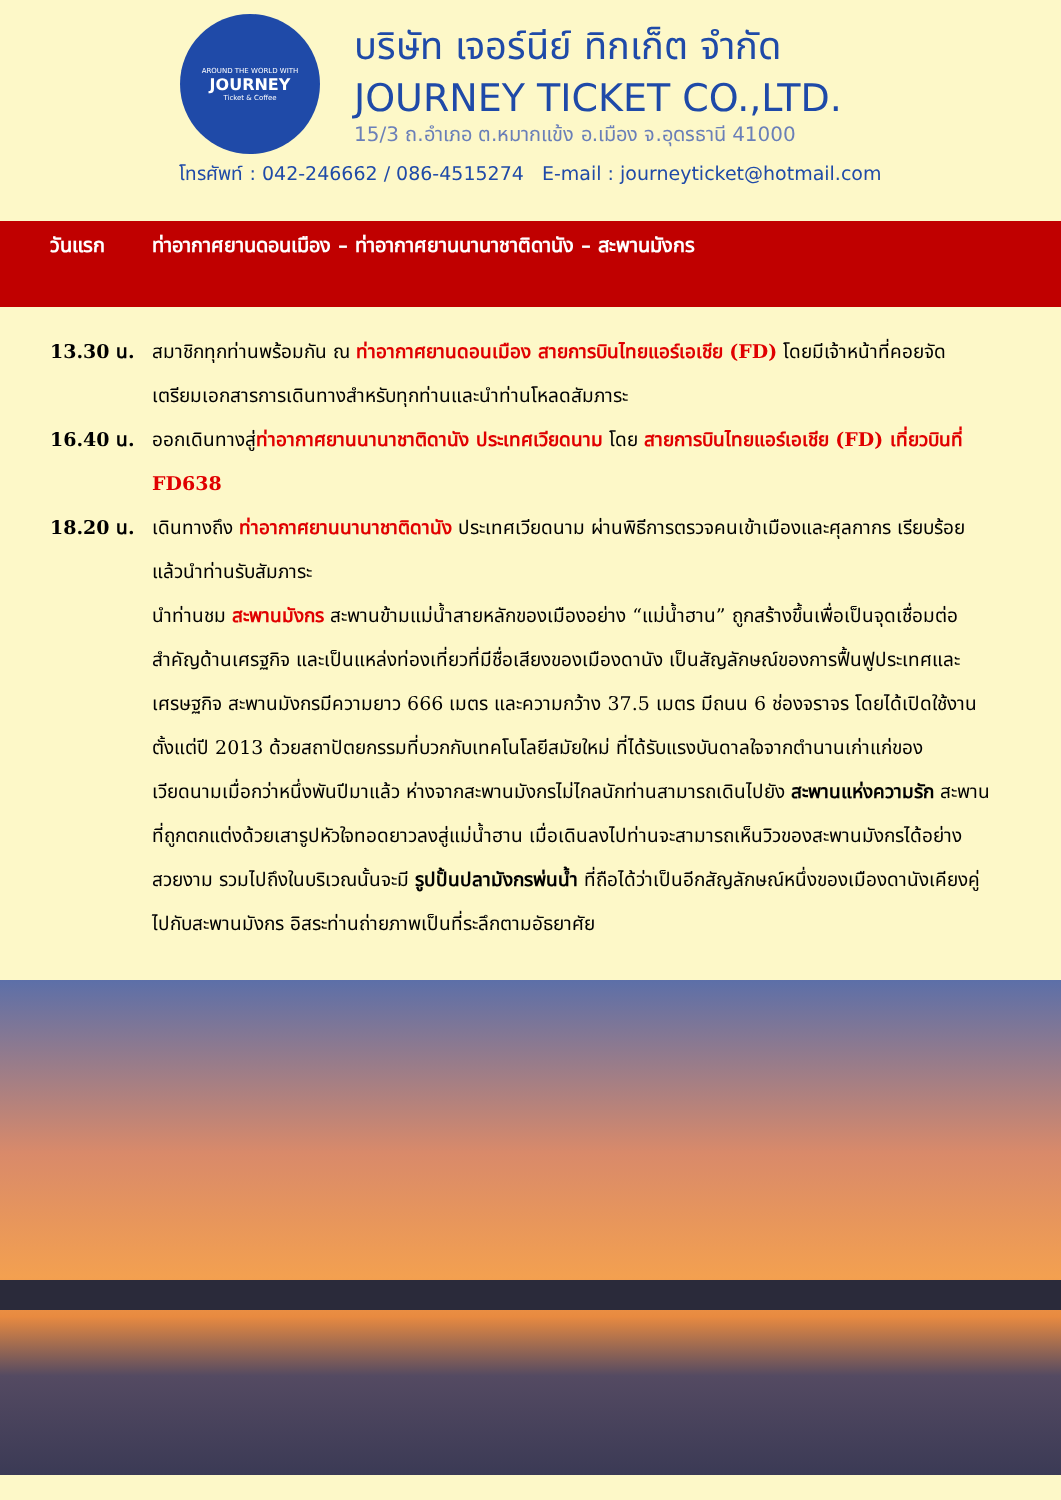AROUND THE WORLD WITH
JOURNEY
Ticket & Coffee
บริษัท เจอร์นีย์ ทิกเก็ต จำกัด
JOURNEY TICKET CO.,LTD.
15/3 ถ.อำเภอ ต.หมากแข้ง อ.เมือง จ.อุดรธานี 41000
โทรศัพท์ : 042-246662 / 086-4515274 E-mail : journeyticket@hotmail.com
วันแรก ท่าอากาศยานดอนเมือง – ท่าอากาศยานนานาชาติดานัง – สะพานมังกร
13.30 น. สมาชิกทุกท่านพร้อมกัน ณ ท่าอากาศยานดอนเมือง สายการบินไทยแอร์เอเชีย (FD) โดยมีเจ้าหน้าที่คอยจัดเตรียมเอกสารการเดินทางสำหรับทุกท่านและนำท่านโหลดสัมภาระ
16.40 น. ออกเดินทางสู่ท่าอากาศยานนานาชาติดานัง ประเทศเวียดนาม โดย สายการบินไทยแอร์เอเชีย (FD) เที่ยวบินที่ FD638
18.20 น. เดินทางถึง ท่าอากาศยานนานาชาติดานัง ประเทศเวียดนาม ผ่านพิธีการตรวจคนเข้าเมืองและศุลกากร เรียบร้อยแล้วนำท่านรับสัมภาระ
นำท่านชม สะพานมังกร สะพานข้ามแม่น้ำสายหลักของเมืองอย่าง “แม่น้ำฮาน” ถูกสร้างขึ้นเพื่อเป็นจุดเชื่อมต่อสำคัญด้านเศรฐกิจ และเป็นแหล่งท่องเที่ยวที่มีชื่อเสียงของเมืองดานัง เป็นสัญลักษณ์ของการฟื้นฟูประเทศและเศรษฐกิจ สะพานมังกรมีความยาว 666 เมตร และความกว้าง 37.5 เมตร มีถนน 6 ช่องจราจร โดยได้เปิดใช้งานตั้งแต่ปี 2013 ด้วยสถาปัตยกรรมที่บวกกับเทคโนโลยีสมัยใหม่ ที่ได้รับแรงบันดาลใจจากตำนานเก่าแก่ของเวียดนามเมื่อกว่าหนึ่งพันปีมาแล้ว ห่างจากสะพานมังกรไม่ไกลนักท่านสามารถเดินไปยัง สะพานแห่งความรัก สะพานที่ถูกตกแต่งด้วยเสารูปหัวใจทอดยาวลงสู่แม่น้ำฮาน เมื่อเดินลงไปท่านจะสามารถเห็นวิวของสะพานมังกรได้อย่างสวยงาม รวมไปถึงในบริเวณนั้นจะมี รูปปั้นปลามังกรพ่นน้ำ ที่ถือได้ว่าเป็นอีกสัญลักษณ์หนึ่งของเมืองดานังเคียงคู่ไปกับสะพานมังกร อิสระท่านถ่ายภาพเป็นที่ระลึกตามอัธยาศัย